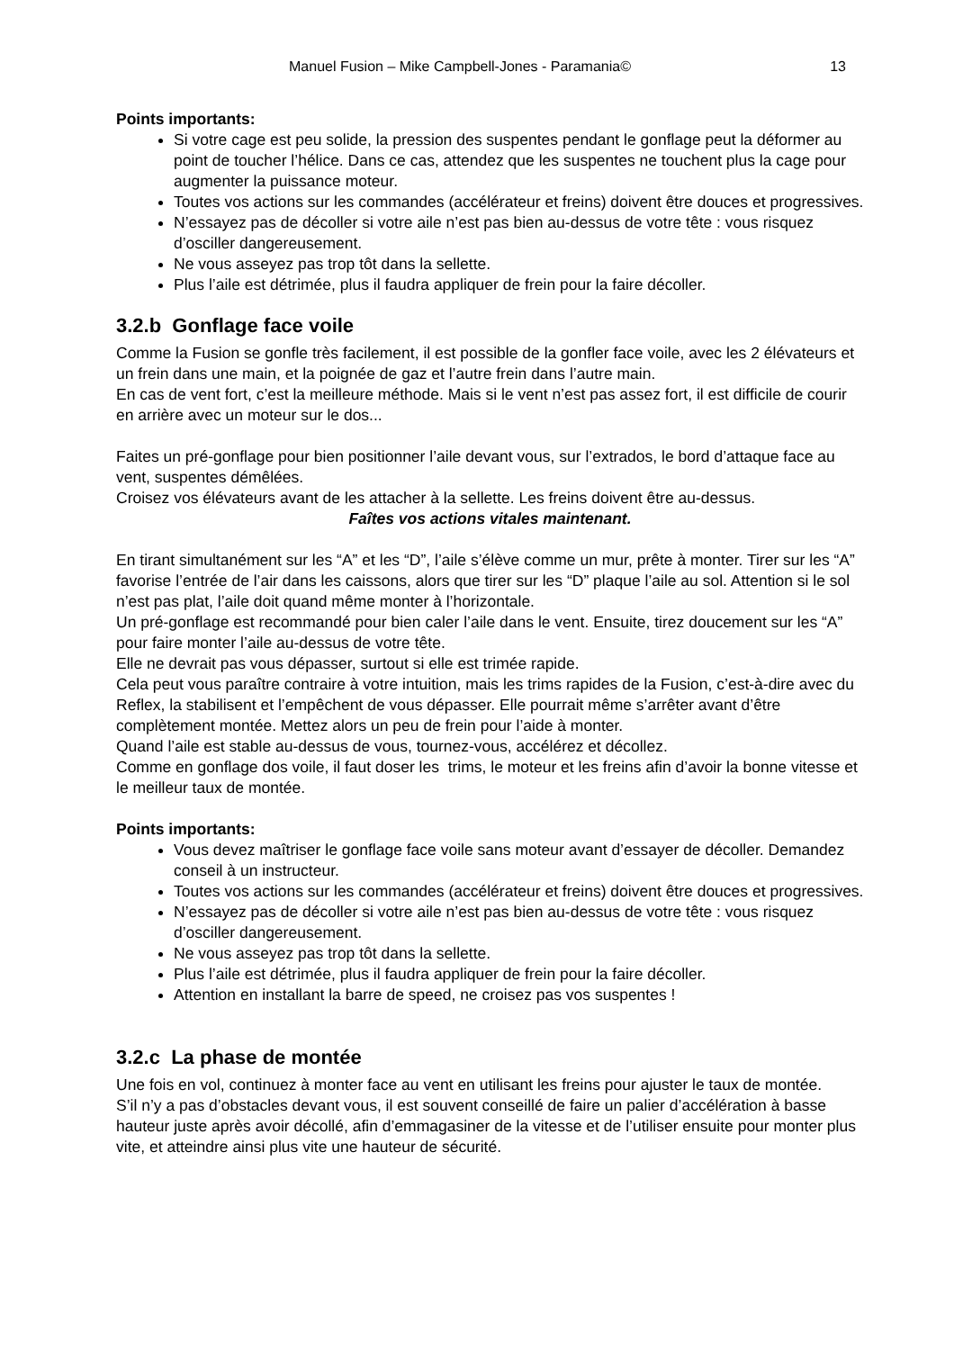Manuel Fusion – Mike Campbell-Jones - Paramania© 13
Points importants:
Si votre cage est peu solide, la pression des suspentes pendant le gonflage peut la déformer au point de toucher l’hélice. Dans ce cas, attendez que les suspentes ne touchent plus la cage pour augmenter la puissance moteur.
Toutes vos actions sur les commandes (accélérateur et freins) doivent être douces et progressives.
N’essayez pas de décoller si votre aile n’est pas bien au-dessus de votre tête : vous risquez d’osciller dangereusement.
Ne vous asseyez pas trop tôt dans la sellette.
Plus l’aile est détrimée, plus il faudra appliquer de frein pour la faire décoller.
3.2.b Gonflage face voile
Comme la Fusion se gonfle très facilement, il est possible de la gonfler face voile, avec les 2 élévateurs et un frein dans une main, et la poignée de gaz et l’autre frein dans l’autre main.
En cas de vent fort, c’est la meilleure méthode. Mais si le vent n’est pas assez fort, il est difficile de courir en arrière avec un moteur sur le dos...
Faites un pré-gonflage pour bien positionner l’aile devant vous, sur l’extrados, le bord d’attaque face au vent, suspentes démêlées.
Croisez vos élévateurs avant de les attacher à la sellette. Les freins doivent être au-dessus.
Faîtes vos actions vitales maintenant.
En tirant simultanément sur les “A” et les “D”, l’aile s’élève comme un mur, prête à monter. Tirer sur les “A” favorise l’entrée de l’air dans les caissons, alors que tirer sur les “D” plaque l’aile au sol. Attention si le sol n’est pas plat, l’aile doit quand même monter à l’horizontale.
Un pré-gonflage est recommandé pour bien caler l’aile dans le vent. Ensuite, tirez doucement sur les “A” pour faire monter l’aile au-dessus de votre tête.
Elle ne devrait pas vous dépasser, surtout si elle est trimée rapide.
Cela peut vous paraître contraire à votre intuition, mais les trims rapides de la Fusion, c’est-à-dire avec du Reflex, la stabilisent et l’empêchent de vous dépasser. Elle pourrait même s’arrêter avant d’être complètement montée. Mettez alors un peu de frein pour l’aide à monter.
Quand l’aile est stable au-dessus de vous, tournez-vous, accélérez et décollez.
Comme en gonflage dos voile, il faut doser les trims, le moteur et les freins afin d’avoir la bonne vitesse et le meilleur taux de montée.
Points importants:
Vous devez maîtriser le gonflage face voile sans moteur avant d’essayer de décoller. Demandez conseil à un instructeur.
Toutes vos actions sur les commandes (accélérateur et freins) doivent être douces et progressives.
N’essayez pas de décoller si votre aile n’est pas bien au-dessus de votre tête : vous risquez d’osciller dangereusement.
Ne vous asseyez pas trop tôt dans la sellette.
Plus l’aile est détrimée, plus il faudra appliquer de frein pour la faire décoller.
Attention en installant la barre de speed, ne croisez pas vos suspentes !
3.2.c La phase de montée
Une fois en vol, continuez à monter face au vent en utilisant les freins pour ajuster le taux de montée.
S’il n’y a pas d’obstacles devant vous, il est souvent conseillé de faire un palier d’accélération à basse hauteur juste après avoir décollé, afin d’emmagasiner de la vitesse et de l’utiliser ensuite pour monter plus vite, et atteindre ainsi plus vite une hauteur de sécurité.